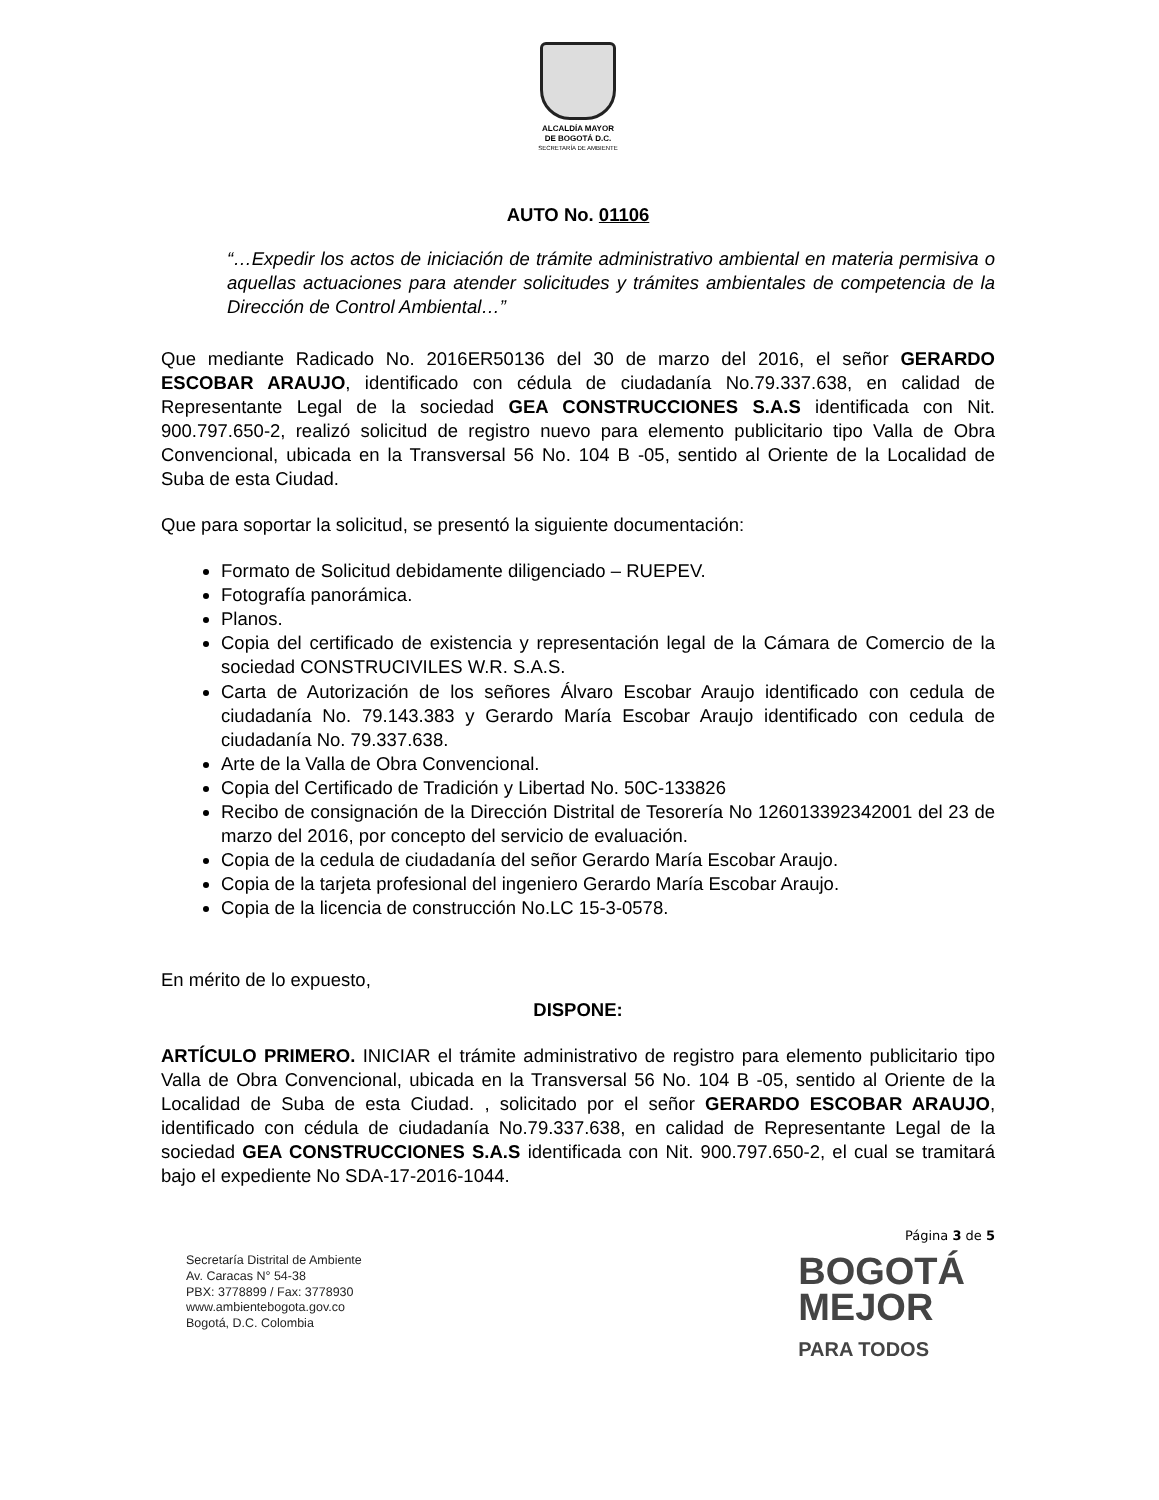ALCALDÍA MAYOR
DE BOGOTÁ D.C.
SECRETARÍA DE AMBIENTE
AUTO No. 01106
“…Expedir los actos de iniciación de trámite administrativo ambiental en materia permisiva o aquellas actuaciones para atender solicitudes y trámites ambientales de competencia de la Dirección de Control Ambiental…”
Que mediante Radicado No. 2016ER50136 del 30 de marzo del 2016, el señor GERARDO ESCOBAR ARAUJO, identificado con cédula de ciudadanía No.79.337.638, en calidad de Representante Legal de la sociedad GEA CONSTRUCCIONES S.A.S identificada con Nit. 900.797.650-2, realizó solicitud de registro nuevo para elemento publicitario tipo Valla de Obra Convencional, ubicada en la Transversal 56 No. 104 B -05, sentido al Oriente de la Localidad de Suba de esta Ciudad.
Que para soportar la solicitud, se presentó la siguiente documentación:
Formato de Solicitud debidamente diligenciado – RUEPEV.
Fotografía panorámica.
Planos.
Copia del certificado de existencia y representación legal de la Cámara de Comercio de la sociedad CONSTRUCIVILES W.R. S.A.S.
Carta de Autorización de los señores Álvaro Escobar Araujo identificado con cedula de ciudadanía No. 79.143.383 y Gerardo María Escobar Araujo identificado con cedula de ciudadanía No. 79.337.638.
Arte de la Valla de Obra Convencional.
Copia del Certificado de Tradición y Libertad No. 50C-133826
Recibo de consignación de la Dirección Distrital de Tesorería No 126013392342001 del 23 de marzo del 2016, por concepto del servicio de evaluación.
Copia de la cedula de ciudadanía del señor Gerardo María Escobar Araujo.
Copia de la tarjeta profesional del ingeniero Gerardo María Escobar Araujo.
Copia de la licencia de construcción No.LC 15-3-0578.
En mérito de lo expuesto,
DISPONE:
ARTÍCULO PRIMERO. INICIAR el trámite administrativo de registro para elemento publicitario tipo Valla de Obra Convencional, ubicada en la Transversal 56 No. 104 B -05, sentido al Oriente de la Localidad de Suba de esta Ciudad. , solicitado por el señor GERARDO ESCOBAR ARAUJO, identificado con cédula de ciudadanía No.79.337.638, en calidad de Representante Legal de la sociedad GEA CONSTRUCCIONES S.A.S identificada con Nit. 900.797.650-2, el cual se tramitará bajo el expediente No SDA-17-2016-1044.
Página 3 de 5
Secretaría Distrital de Ambiente
Av. Caracas N° 54-38
PBX: 3778899 / Fax: 3778930
www.ambientebogota.gov.co
Bogotá, D.C. Colombia
BOGOTÁ
MEJOR
PARA TODOS